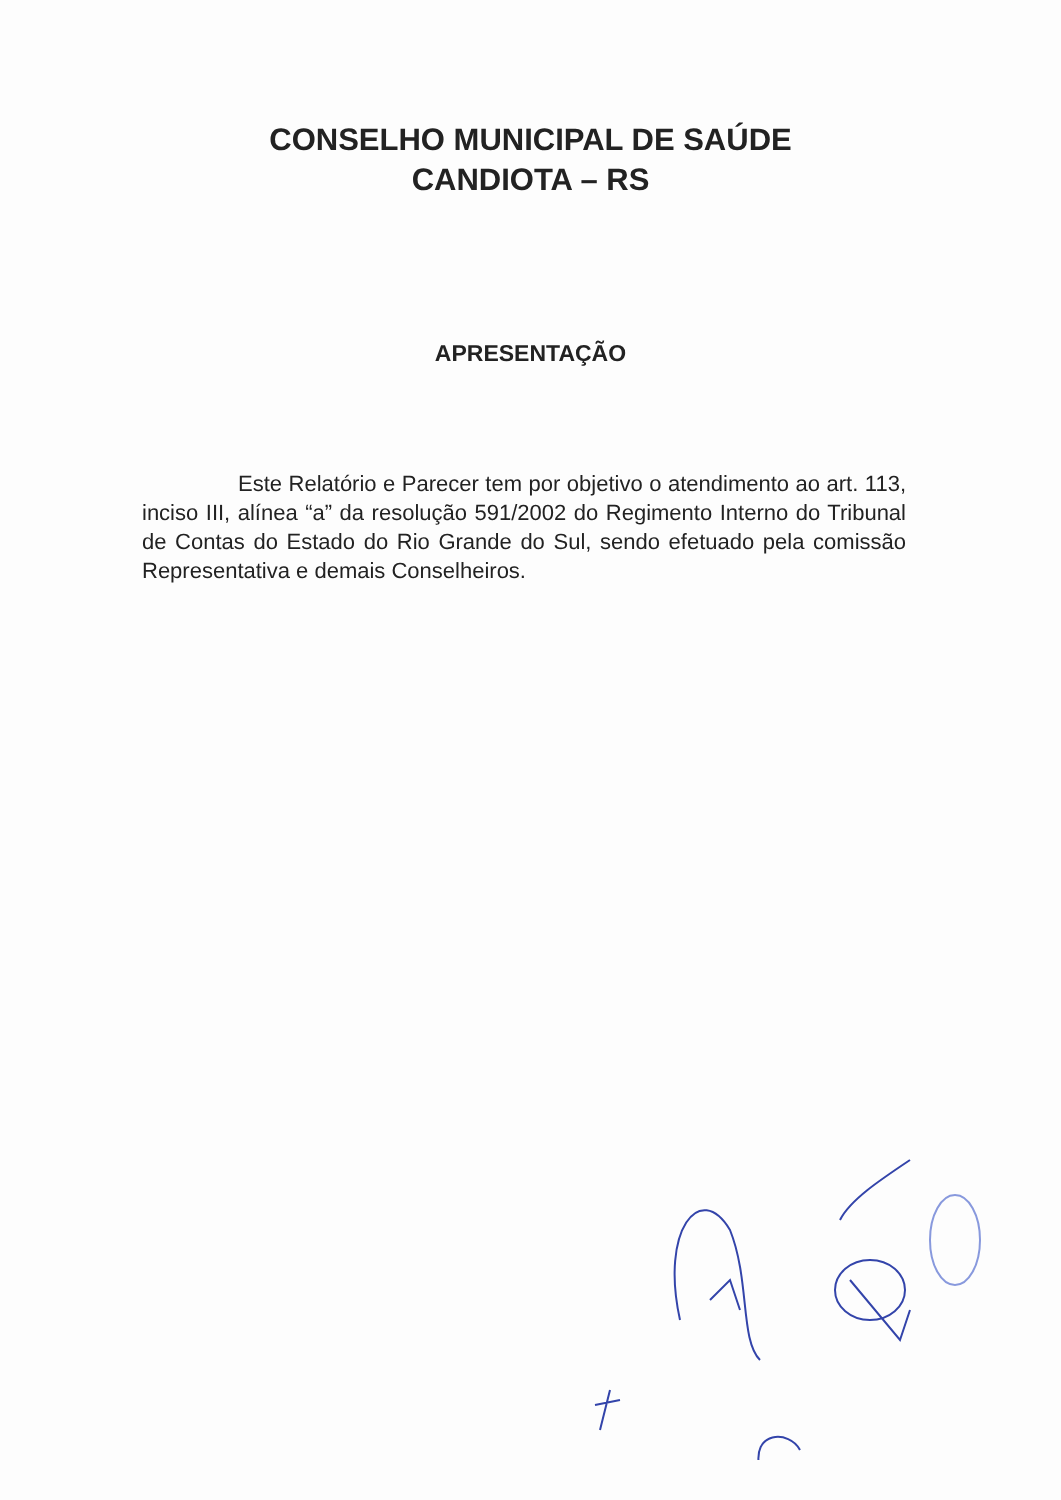CONSELHO MUNICIPAL DE SAÚDE
CANDIOTA – RS
APRESENTAÇÃO
Este Relatório e Parecer tem por objetivo o atendimento ao art. 113, inciso III, alínea “a” da resolução 591/2002 do Regimento Interno do Tribunal de Contas do Estado do Rio Grande do Sul, sendo efetuado pela comissão Representativa e demais Conselheiros.